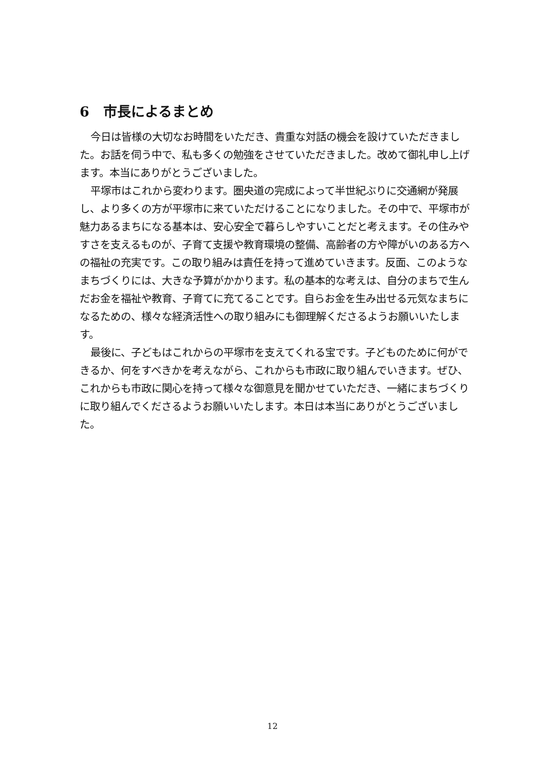6　市長によるまとめ
今日は皆様の大切なお時間をいただき、貴重な対話の機会を設けていただきました。お話を伺う中で、私も多くの勉強をさせていただきました。改めて御礼申し上げます。本当にありがとうございました。
平塚市はこれから変わります。圏央道の完成によって半世紀ぶりに交通網が発展し、より多くの方が平塚市に来ていただけることになりました。その中で、平塚市が魅力あるまちになる基本は、安心安全で暮らしやすいことだと考えます。その住みやすさを支えるものが、子育て支援や教育環境の整備、高齢者の方や障がいのある方への福祉の充実です。この取り組みは責任を持って進めていきます。反面、このようなまちづくりには、大きな予算がかかります。私の基本的な考えは、自分のまちで生んだお金を福祉や教育、子育てに充てることです。自らお金を生み出せる元気なまちになるための、様々な経済活性への取り組みにも御理解くださるようお願いいたします。
最後に、子どもはこれからの平塚市を支えてくれる宝です。子どものために何ができるか、何をすべきかを考えながら、これからも市政に取り組んでいきます。ぜひ、これからも市政に関心を持って様々な御意見を聞かせていただき、一緒にまちづくりに取り組んでくださるようお願いいたします。本日は本当にありがとうございました。
12